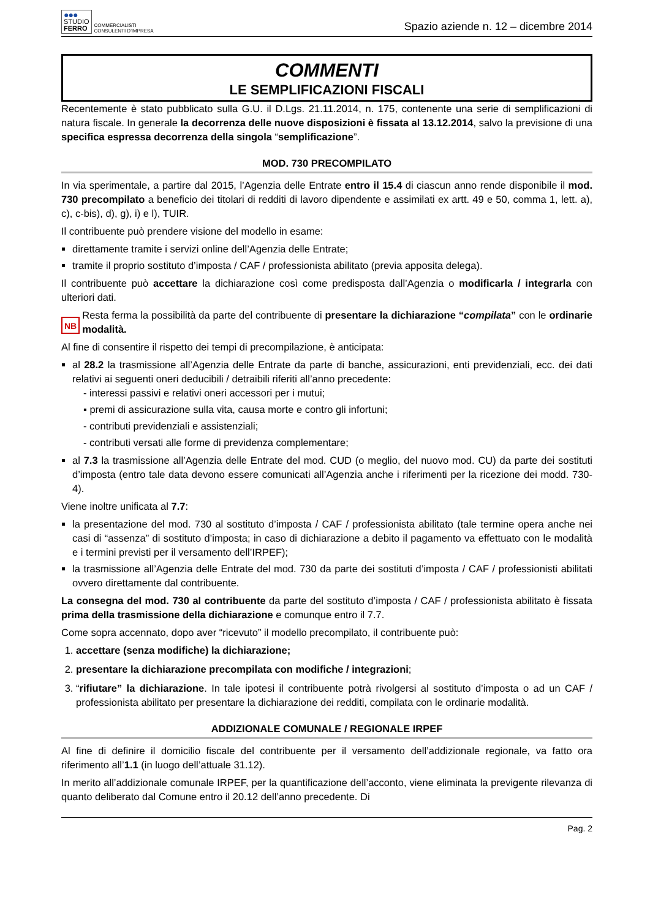●●●
STUDIO
FERRO
COMMERCIALISTI
CONSULENTI D'IMPRESA
Spazio aziende n. 12 – dicembre 2014
COMMENTI
LE SEMPLIFICAZIONI FISCALI
Recentemente è stato pubblicato sulla G.U. il D.Lgs. 21.11.2014, n. 175, contenente una serie di semplificazioni di natura fiscale. In generale la decorrenza delle nuove disposizioni è fissata al 13.12.2014, salvo la previsione di una specifica espressa decorrenza della singola “semplificazione”.
MOD. 730 PRECOMPILATO
In via sperimentale, a partire dal 2015, l’Agenzia delle Entrate entro il 15.4 di ciascun anno rende disponibile il mod. 730 precompilato a beneficio dei titolari di redditi di lavoro dipendente e assimilati ex artt. 49 e 50, comma 1, lett. a), c), c-bis), d), g), i) e l), TUIR.
Il contribuente può prendere visione del modello in esame:
direttamente tramite i servizi online dell’Agenzia delle Entrate;
tramite il proprio sostituto d’imposta / CAF / professionista abilitato (previa apposita delega).
Il contribuente può accettare la dichiarazione così come predisposta dall’Agenzia o modificarla / integrarla con ulteriori dati.
NB
Resta ferma la possibilità da parte del contribuente di presentare la dichiarazione “compilata” con le ordinarie modalità.
Al fine di consentire il rispetto dei tempi di precompilazione, è anticipata:
al 28.2 la trasmissione all’Agenzia delle Entrate da parte di banche, assicurazioni, enti previdenziali, ecc. dei dati relativi ai seguenti oneri deducibili / detraibili riferiti all’anno precedente:
- interessi passivi e relativi oneri accessori per i mutui;
▪ premi di assicurazione sulla vita, causa morte e contro gli infortuni;
- contributi previdenziali e assistenziali;
- contributi versati alle forme di previdenza complementare;
al 7.3 la trasmissione all’Agenzia delle Entrate del mod. CUD (o meglio, del nuovo mod. CU) da parte dei sostituti d’imposta (entro tale data devono essere comunicati all’Agenzia anche i riferimenti per la ricezione dei modd. 730-4).
Viene inoltre unificata al 7.7:
la presentazione del mod. 730 al sostituto d’imposta / CAF / professionista abilitato (tale termine opera anche nei casi di “assenza” di sostituto d’imposta; in caso di dichiarazione a debito il pagamento va effettuato con le modalità e i termini previsti per il versamento dell’IRPEF);
la trasmissione all’Agenzia delle Entrate del mod. 730 da parte dei sostituti d’imposta / CAF / professionisti abilitati ovvero direttamente dal contribuente.
La consegna del mod. 730 al contribuente da parte del sostituto d’imposta / CAF / professionista abilitato è fissata prima della trasmissione della dichiarazione e comunque entro il 7.7.
Come sopra accennato, dopo aver “ricevuto” il modello precompilato, il contribuente può:
1. accettare (senza modifiche) la dichiarazione;
2. presentare la dichiarazione precompilata con modifiche / integrazioni;
3. “rifiutare” la dichiarazione. In tale ipotesi il contribuente potrà rivolgersi al sostituto d’imposta o ad un CAF / professionista abilitato per presentare la dichiarazione dei redditi, compilata con le ordinarie modalità.
ADDIZIONALE COMUNALE / REGIONALE IRPEF
Al fine di definire il domicilio fiscale del contribuente per il versamento dell’addizionale regionale, va fatto ora riferimento all’1.1 (in luogo dell’attuale 31.12).
In merito all’addizionale comunale IRPEF, per la quantificazione dell’acconto, viene eliminata la previgente rilevanza di quanto deliberato dal Comune entro il 20.12 dell’anno precedente. Di
Pag. 2